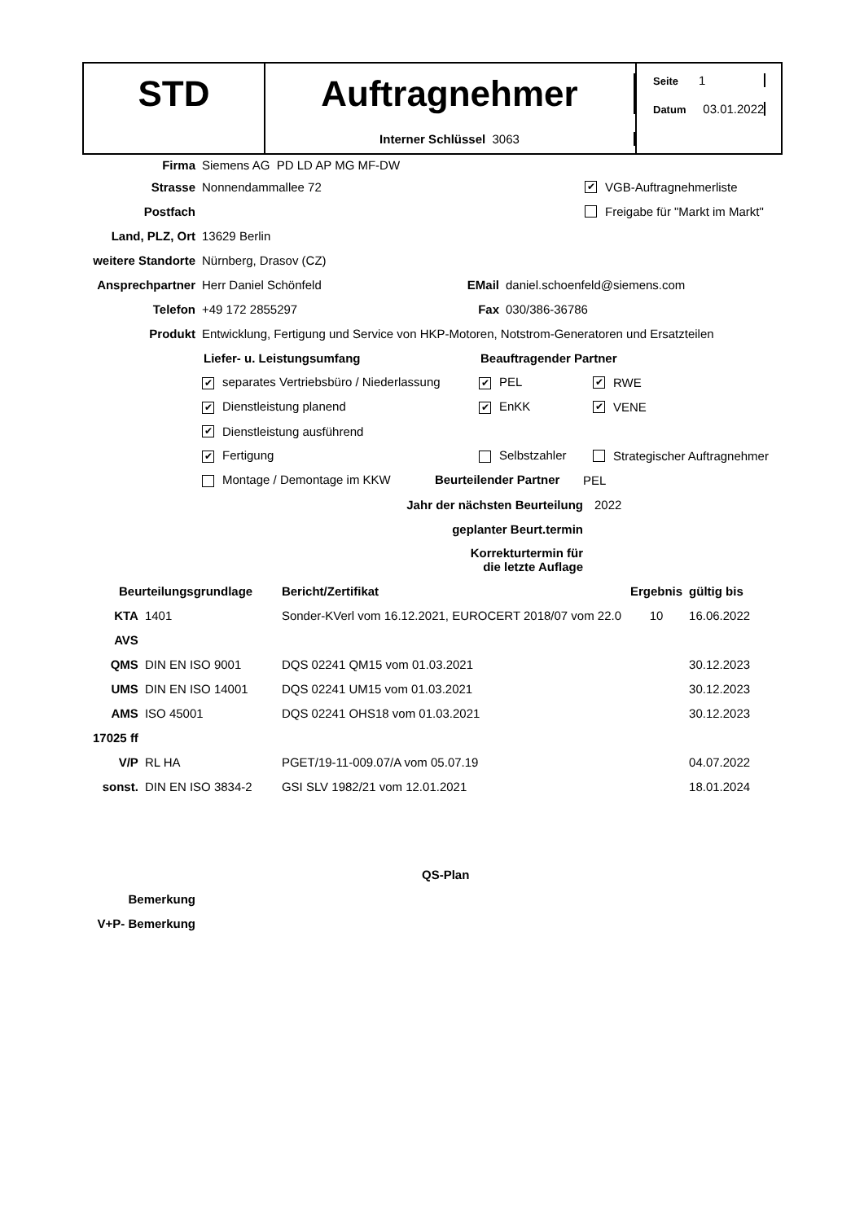STD Auftragnehmer
Interner Schlüssel 3063
Seite 1
Datum 03.01.2022
Firma Siemens AG PD LD AP MG MF-DW
Strasse Nonnendammallee 72 ✔ VGB-Auftragnehmerliste
Postfach Freigabe für "Markt im Markt"
Land, PLZ, Ort 13629 Berlin
weitere Standorte Nürnberg, Drasov (CZ)
Ansprechpartner Herr Daniel Schönfeld EMail daniel.schoenfeld@siemens.com
Telefon +49 172 2855297 Fax 030/386-36786
Produkt Entwicklung, Fertigung und Service von HKP-Motoren, Notstrom-Generatoren und Ersatzteilen
Liefer- u. Leistungsumfang Beauftragender Partner
✔ separates Vertriebsbüro / Niederlassung ✔ PEL ✔ RWE
✔ Dienstleistung planend ✔ EnKK ✔ VENE
✔ Dienstleistung ausführend
✔ Fertigung Selbstzahler Strategischer Auftragnehmer
Montage / Demontage im KKW Beurteilender Partner PEL
Jahr der nächsten Beurteilung 2022
geplanter Beurt.termin
Korrekturtermin für
die letzte Auflage
| Beurteilungsgrundlage | | Bericht/Zertifikat | Ergebnis | gültig bis |
| --- | --- | --- | --- | --- |
| KTA | 1401 | Sonder-KVerl vom 16.12.2021, EUROCERT 2018/07 vom 22.0 | 10 | 16.06.2022 |
| AVS | | | | |
| QMS | DIN EN ISO 9001 | DQS 02241 QM15 vom 01.03.2021 | | 30.12.2023 |
| UMS | DIN EN ISO 14001 | DQS 02241 UM15 vom 01.03.2021 | | 30.12.2023 |
| AMS | ISO 45001 | DQS 02241 OHS18 vom 01.03.2021 | | 30.12.2023 |
| 17025 ff | | | | |
| V/P | RL HA | PGET/19-11-009.07/A vom 05.07.19 | | 04.07.2022 |
| sonst. | DIN EN ISO 3834-2 | GSI SLV 1982/21 vom 12.01.2021 | | 18.01.2024 |
QS-Plan
Bemerkung
V+P- Bemerkung